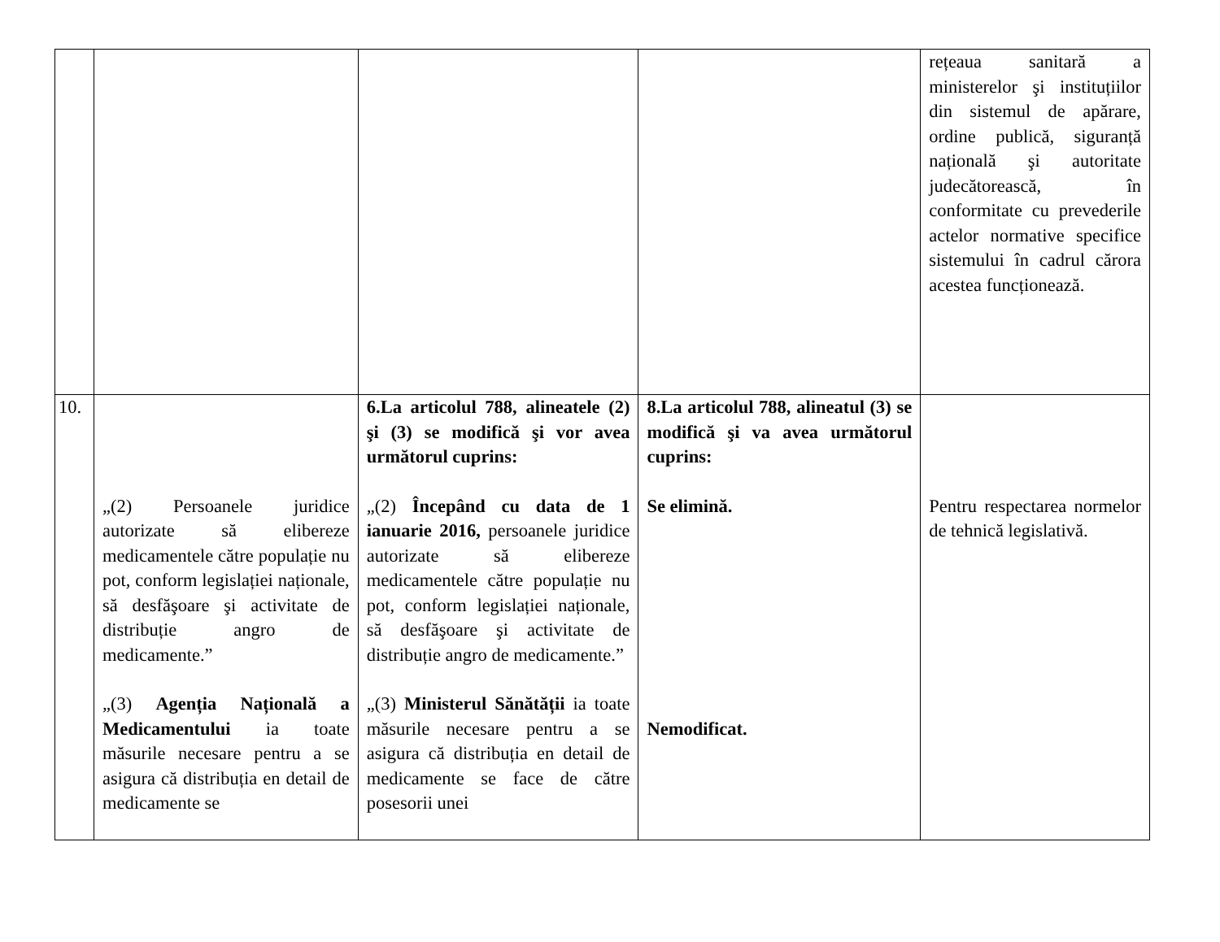| | | | | rețeaua sanitară a ministerelor şi instituțiilor din sistemul de apărare, ordine publică, siguranță națională şi autoritate judecătorească, în conformitate cu prevederile actelor normative specifice sistemului în cadrul cărora acestea funcționează. |
| 10. | „(2) Persoanele juridice autorizate să elibereze medicamentele către populație nu pot, conform legislației naționale, să desfăşoare şi activitate de distribuție angro de medicamente.” „(3) Agenția Națională a Medicamentului ia toate măsurile necesare pentru a se asigura că distribuția en detail de medicamente se | 6.La articolul 788, alineatele (2) şi (3) se modifică şi vor avea următorul cuprins: „(2) Începând cu data de 1 ianuarie 2016, persoanele juridice autorizate să elibereze medicamentele către populație nu pot, conform legislației naționale, să desfăşoare şi activitate de distribuție angro de medicamente.” „(3) Ministerul Sănătății ia toate măsurile necesare pentru a se asigura că distribuția en detail de medicamente se face de către posesorii unei | 8.La articolul 788, alineatul (3) se modifică şi va avea următorul cuprins: Se elimină. Nemodificat. | Pentru respectarea normelor de tehnică legislativă. |